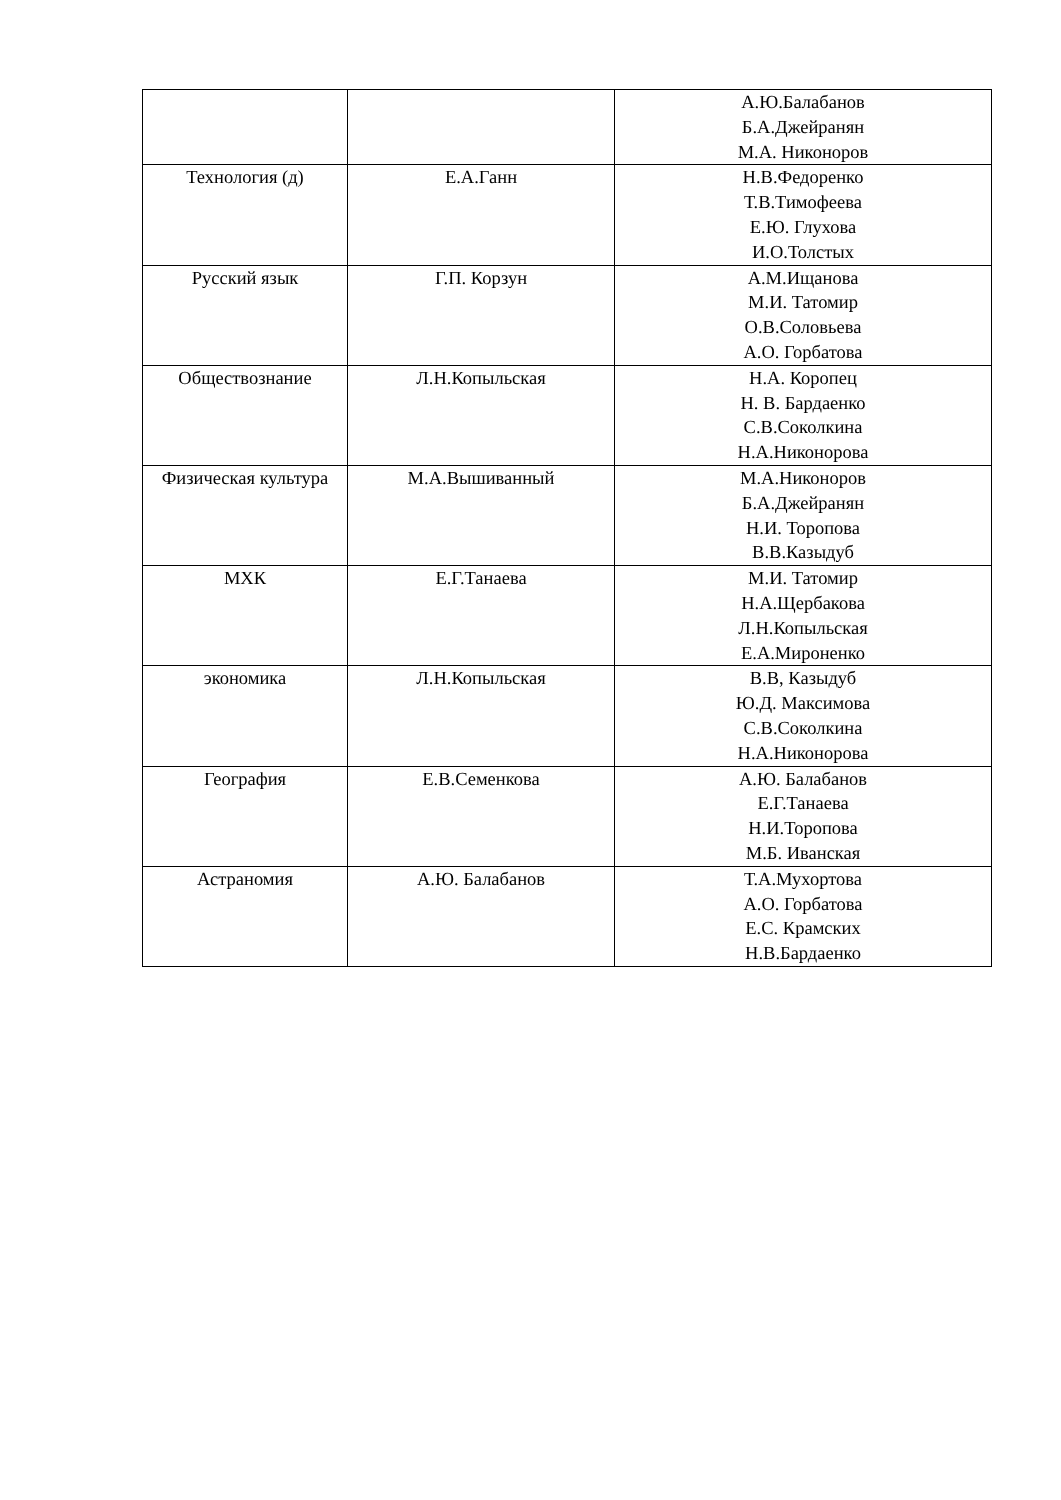| | | А.Ю.Балабанов Б.А.Джейранян М.А. Никоноров |
| Технология (д) | Е.А.Ганн | Н.В.Федоренко Т.В.Тимофеева Е.Ю. Глухова И.О.Толстых |
| Русский язык | Г.П. Корзун | А.М.Ищанова М.И. Татомир О.В.Соловьева А.О. Горбатова |
| Обществознание | Л.Н.Копыльская | Н.А. Коропец Н. В. Бардаенко С.В.Соколкина Н.А.Никонорова |
| Физическая культура | М.А.Вышиванный | М.А.Никоноров Б.А.Джейранян Н.И. Торопова В.В.Казыдуб |
| МХК | Е.Г.Танаева | М.И. Татомир Н.А.Щербакова Л.Н.Копыльская Е.А.Мироненко |
| экономика | Л.Н.Копыльская | В.В, Казыдуб Ю.Д. Максимова С.В.Соколкина Н.А.Никонорова |
| География | Е.В.Семенкова | А.Ю. Балабанов Е.Г.Танаева Н.И.Торопова М.Б. Иванская |
| Астраномия | А.Ю. Балабанов | Т.А.Мухортова А.О. Горбатова Е.С. Крамских Н.В.Бардаенко |